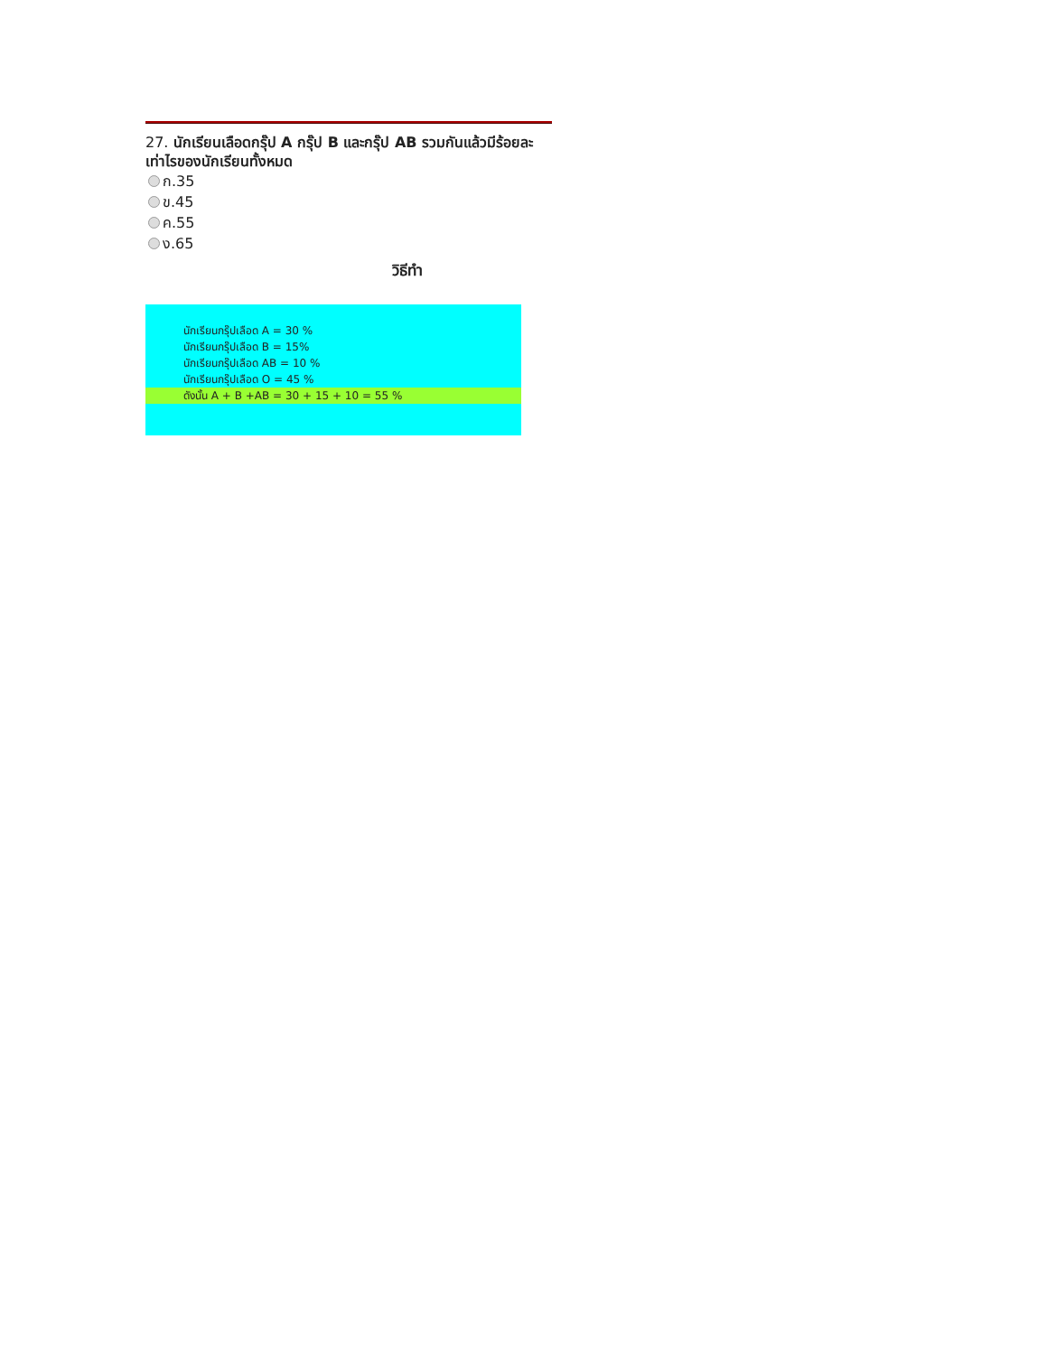27. นักเรียนเลือดกรุ๊ป A กรุ๊ป B และกรุ๊ป AB รวมกันแล้วมีร้อยละเท่าไรของนักเรียนทั้งหมด
ก.35
ข.45
ค.55
ง.65
วิธีทำ
นักเรียนกรุ๊ปเลือด A = 30 %
นักเรียนกรุ๊ปเลือด B = 15%
นักเรียนกรุ๊ปเลือด AB = 10 %
นักเรียนกรุ๊ปเลือด O = 45 %
ดังนั้น A + B +AB = 30 + 15 + 10 = 55 %